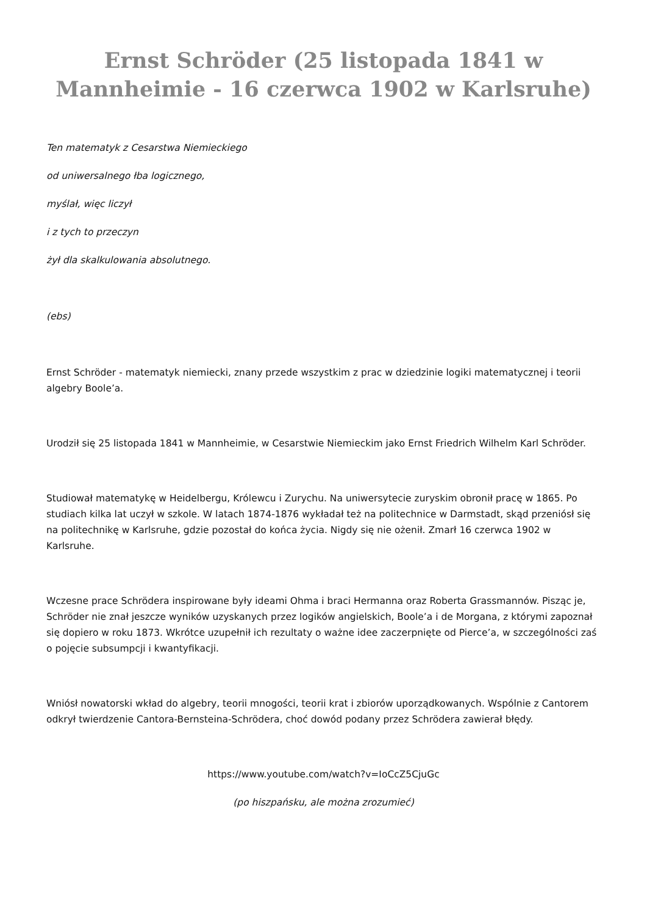Ernst Schröder (25 listopada 1841 w Mannheimie - 16 czerwca 1902 w Karlsruhe)
Ten matematyk z Cesarstwa Niemieckiego
od uniwersalnego łba logicznego,
myślał, więc liczył
i z tych to przeczyn
żył dla skalkulowania absolutnego.
(ebs)
Ernst Schröder - matematyk niemiecki, znany przede wszystkim z prac w dziedzinie logiki matematycznej i teorii algebry Boole’a.
Urodził się 25 listopada 1841 w Mannheimie, w Cesarstwie Niemieckim jako Ernst Friedrich Wilhelm Karl Schröder.
Studiował matematykę w Heidelbergu, Królewcu i Zurychu. Na uniwersytecie zuryskim obronił pracę w 1865. Po studiach kilka lat uczył w szkole. W latach 1874-1876 wykładał też na politechnice w Darmstadt, skąd przeniósł się na politechnikę w Karlsruhe, gdzie pozostał do końca życia. Nigdy się nie ożenił. Zmarł 16 czerwca 1902 w Karlsruhe.
Wczesne prace Schrödera inspirowane były ideami Ohma i braci Hermanna oraz Roberta Grassmannów. Pisząc je, Schröder nie znał jeszcze wyników uzyskanych przez logików angielskich, Boole’a i de Morgana, z którymi zapoznał się dopiero w roku 1873. Wkrótce uzupełnił ich rezultaty o ważne idee zaczerpnięte od Pierce’a, w szczególności zaś o pojęcie subsumpcji i kwantyfikacji.
Wniósł nowatorski wkład do algebry, teorii mnogości, teorii krat i zbiorów uporządkowanych. Wspólnie z Cantorem odkrył twierdzenie Cantora-Bernsteina-Schrödera, choć dowód podany przez Schrödera zawierał błędy.
https://www.youtube.com/watch?v=IoCcZ5CjuGc
(po hiszpańsku, ale można zrozumieć)